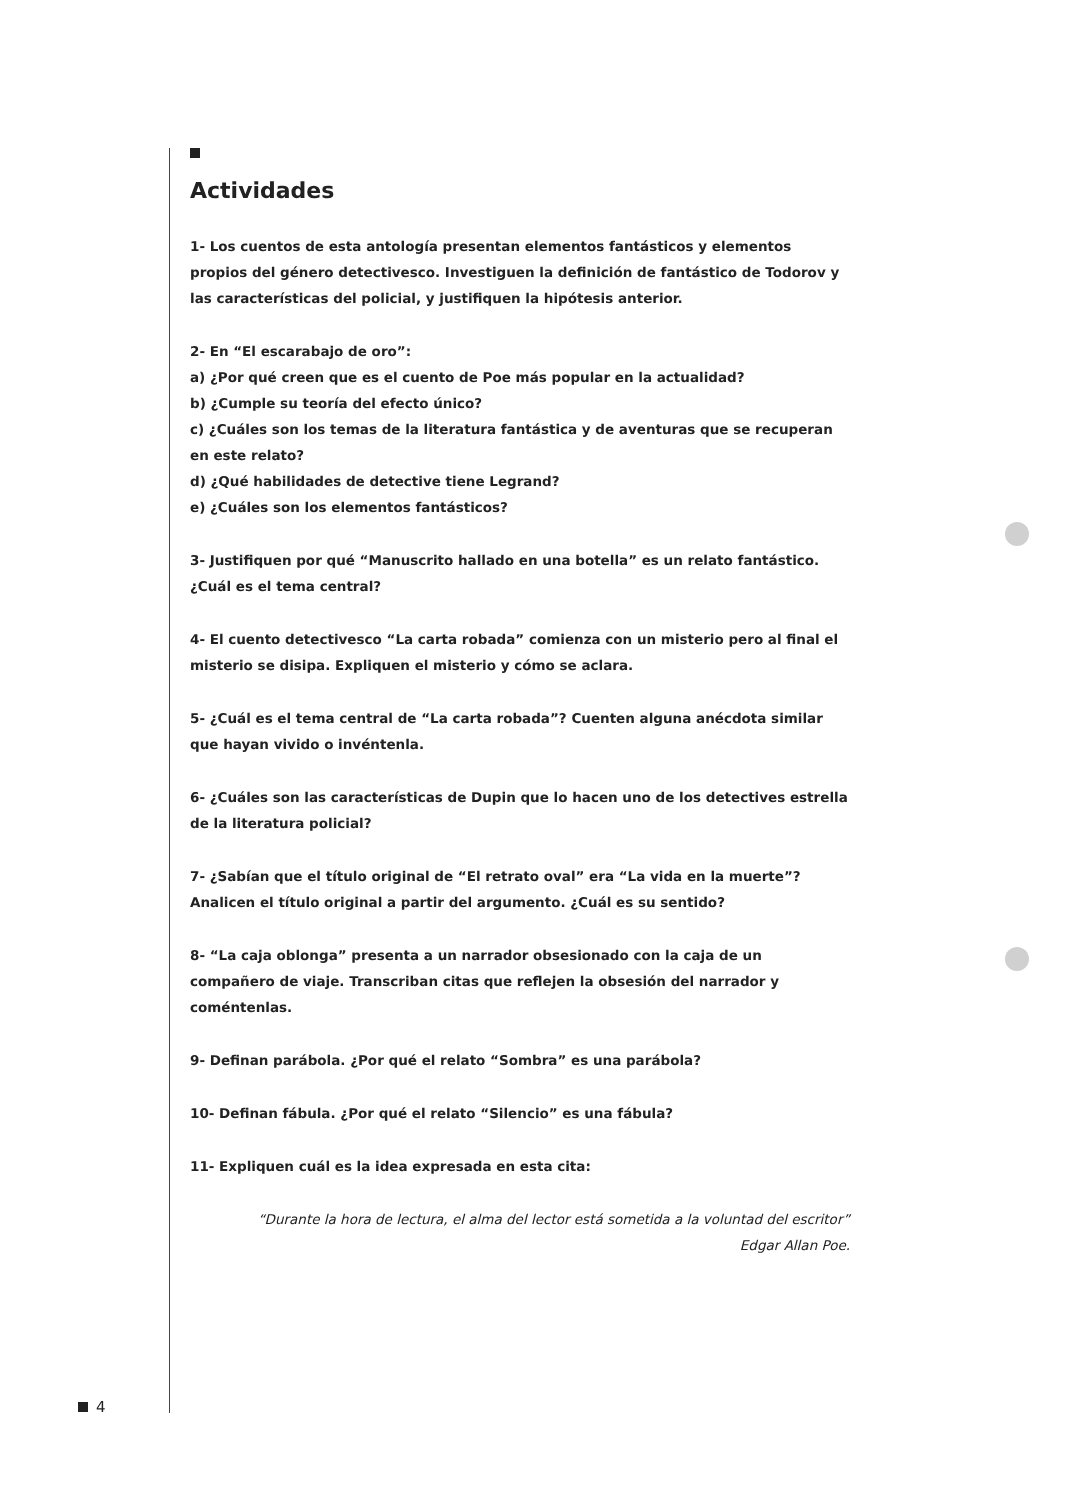Actividades
1- Los cuentos de esta antología presentan elementos fantásticos y elementos propios del género detectivesco. Investiguen la definición de fantástico de Todorov y las características del policial, y justifiquen la hipótesis anterior.
2- En “El escarabajo de oro”:
a) ¿Por qué creen que es el cuento de Poe más popular en la actualidad?
b) ¿Cumple su teoría del efecto único?
c) ¿Cuáles son los temas de la literatura fantástica y de aventuras que se recuperan
en este relato?
d) ¿Qué habilidades de detective tiene Legrand?
e) ¿Cuáles son los elementos fantásticos?
3- Justifiquen por qué “Manuscrito hallado en una botella” es un relato fantástico. ¿Cuál es el tema central?
4- El cuento detectivesco “La carta robada” comienza con un misterio pero al final el misterio se disipa. Expliquen el misterio y cómo se aclara.
5- ¿Cuál es el tema central de “La carta robada”? Cuenten alguna anécdota similar que hayan vivido o invéntenla.
6- ¿Cuáles son las características de Dupin que lo hacen uno de los detectives estrella de la literatura policial?
7- ¿Sabían que el título original de “El retrato oval” era “La vida en la muerte”? Analicen el título original a partir del argumento. ¿Cuál es su sentido?
8- “La caja oblonga” presenta a un narrador obsesionado con la caja de un compañero de viaje. Transcriban citas que reflejen la obsesión del narrador y coméntenlas.
9- Definan parábola. ¿Por qué el relato “Sombra” es una parábola?
10- Definan fábula. ¿Por qué el relato “Silencio” es una fábula?
11- Expliquen cuál es la idea expresada en esta cita:
“Durante la hora de lectura, el alma del lector está sometida a la voluntad del escritor”
Edgar Allan Poe.
4